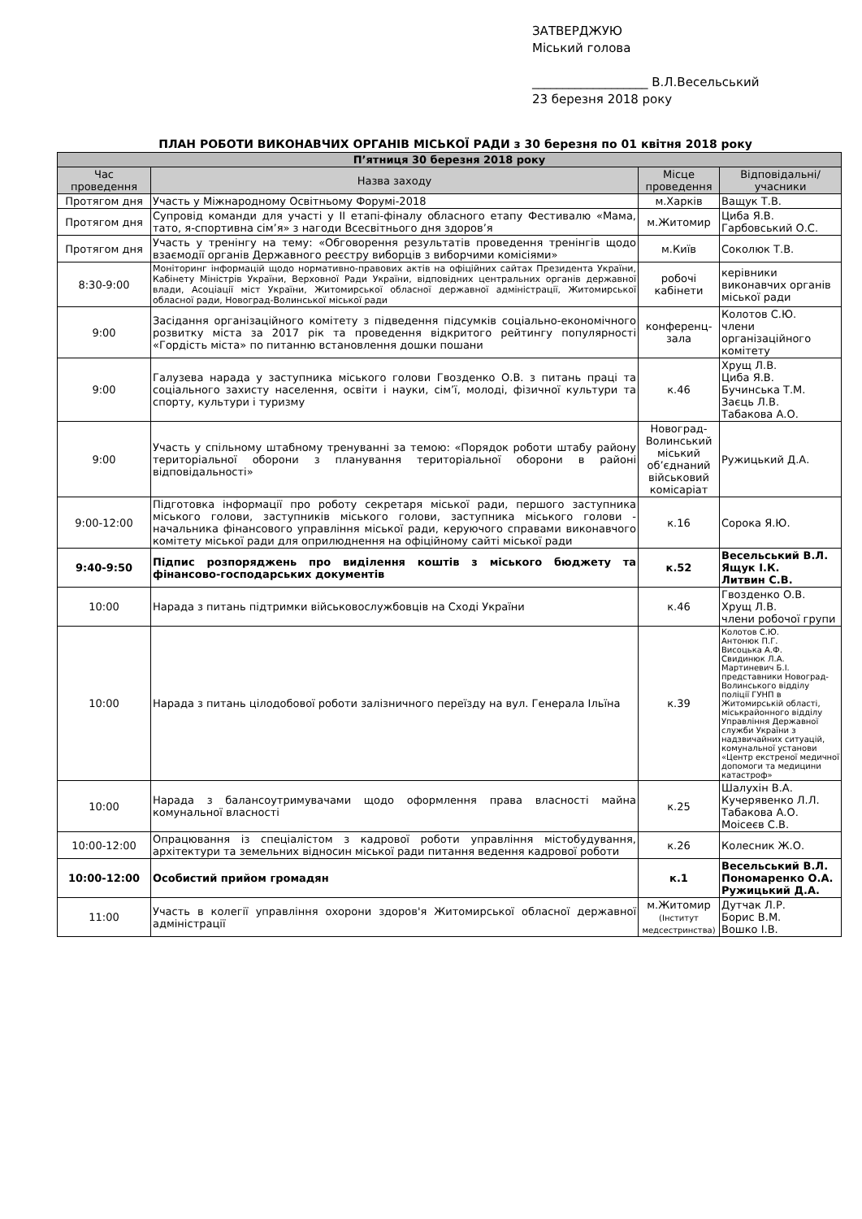ЗАТВЕРДЖУЮ
Міський голова
___________________ В.Л.Весельський
23 березня 2018 року
ПЛАН РОБОТИ ВИКОНАВЧИХ ОРГАНІВ МІСЬКОЇ РАДИ з 30 березня по 01 квітня 2018 року
| П’ятниця 30 березня 2018 року | | | |
| --- | --- | --- | --- |
| Час проведення | Назва заходу | Місце проведення | Відповідальні/ учасники |
| Протягом дня | Участь у Міжнародному Освітньому Форумі-2018 | м.Харків | Ващук Т.В. |
| Протягом дня | Супровід команди для участі у ІІ етапі-фіналу обласного етапу Фестивалю «Мама, тато, я-спортивна сім’я» з нагоди Всесвітнього дня здоров’я | м.Житомир | Циба Я.В. Гарбовський О.С. |
| Протягом дня | Участь у тренінгу на тему: «Обговорення результатів проведення тренінгів щодо взаємодії органів Державного реєстру виборців з виборчими комісіями» | м.Київ | Соколюк Т.В. |
| 8:30-9:00 | Моніторинг інформацій щодо нормативно-правових актів на офіційних сайтах Президента України, Кабінету Міністрів України, Верховної Ради України, відповідних центральних органів державної влади, Асоціації міст України, Житомирської обласної державної адміністрації, Житомирської обласної ради, Новоград-Волинської міської ради | робочі кабінети | керівники виконавчих органів міської ради |
| 9:00 | Засідання організаційного комітету з підведення підсумків соціально-економічного розвитку міста за 2017 рік та проведення відкритого рейтингу популярності «Гордість міста» по питанню встановлення дошки пошани | конференц-зала | Колотов С.Ю. члени організаційного комітету |
| 9:00 | Галузева нарада у заступника міського голови Гвозденко О.В. з питань праці та соціального захисту населення, освіти і науки, сім’ї, молоді, фізичної культури та спорту, культури і туризму | к.46 | Хрущ Л.В. Циба Я.В. Бучинська Т.М. Заєць Л.В. Табакова А.О. |
| 9:00 | Участь у спільному штабному тренуванні за темою: «Порядок роботи штабу району територіальної оборони з планування територіальної оборони в районі відповідальності» | Новоград-Волинський міський об’єднаний військовий комісаріат | Ружицький Д.А. |
| 9:00-12:00 | Підготовка інформації про роботу секретаря міської ради, першого заступника міського голови, заступників міського голови, заступника міського голови - начальника фінансового управління міської ради, керуючого справами виконавчого комітету міської ради для оприлюднення на офіційному сайті міської ради | к.16 | Сорока Я.Ю. |
| 9:40-9:50 | Підпис розпоряджень про виділення коштів з міського бюджету та фінансово-господарських документів | к.52 | Весельський В.Л. Ящук І.К. Литвин С.В. |
| 10:00 | Нарада з питань підтримки військовослужбовців на Сході України | к.46 | Гвозденко О.В. Хрущ Л.В. члени робочої групи |
| 10:00 | Нарада з питань цілодобової роботи залізничного переїзду на вул. Генерала Ільїна | к.39 | Колотов С.Ю. Антонюк П.Г. Висоцька А.Ф. Свидинюк Л.А. Мартиневич Б.І. представники Новоград-Волинського відділу поліції ГУНП в Житомирській області, міськрайонного відділу Управління Державної служби України з надзвичайних ситуацій, комунальної установи «Центр екстреної медичної допомоги та медицини катастроф» |
| 10:00 | Нарада з балансоутримувачами щодо оформлення права власності майна комунальної власності | к.25 | Шалухін В.А. Кучерявенко Л.Л. Табакова А.О. Моісеєв С.В. |
| 10:00-12:00 | Опрацювання із спеціалістом з кадрової роботи управління містобудування, архітектури та земельних відносин міської ради питання ведення кадрової роботи | к.26 | Колесник Ж.О. |
| 10:00-12:00 | Особистий прийом громадян | к.1 | Весельський В.Л. Пономаренко О.А. Ружицький Д.А. |
| 11:00 | Участь в колегії управління охорони здоров'я Житомирської обласної державної адміністрації | м.Житомир (Інститут медсестринства) | Дутчак Л.Р. Борис В.М. Вошко І.В. |